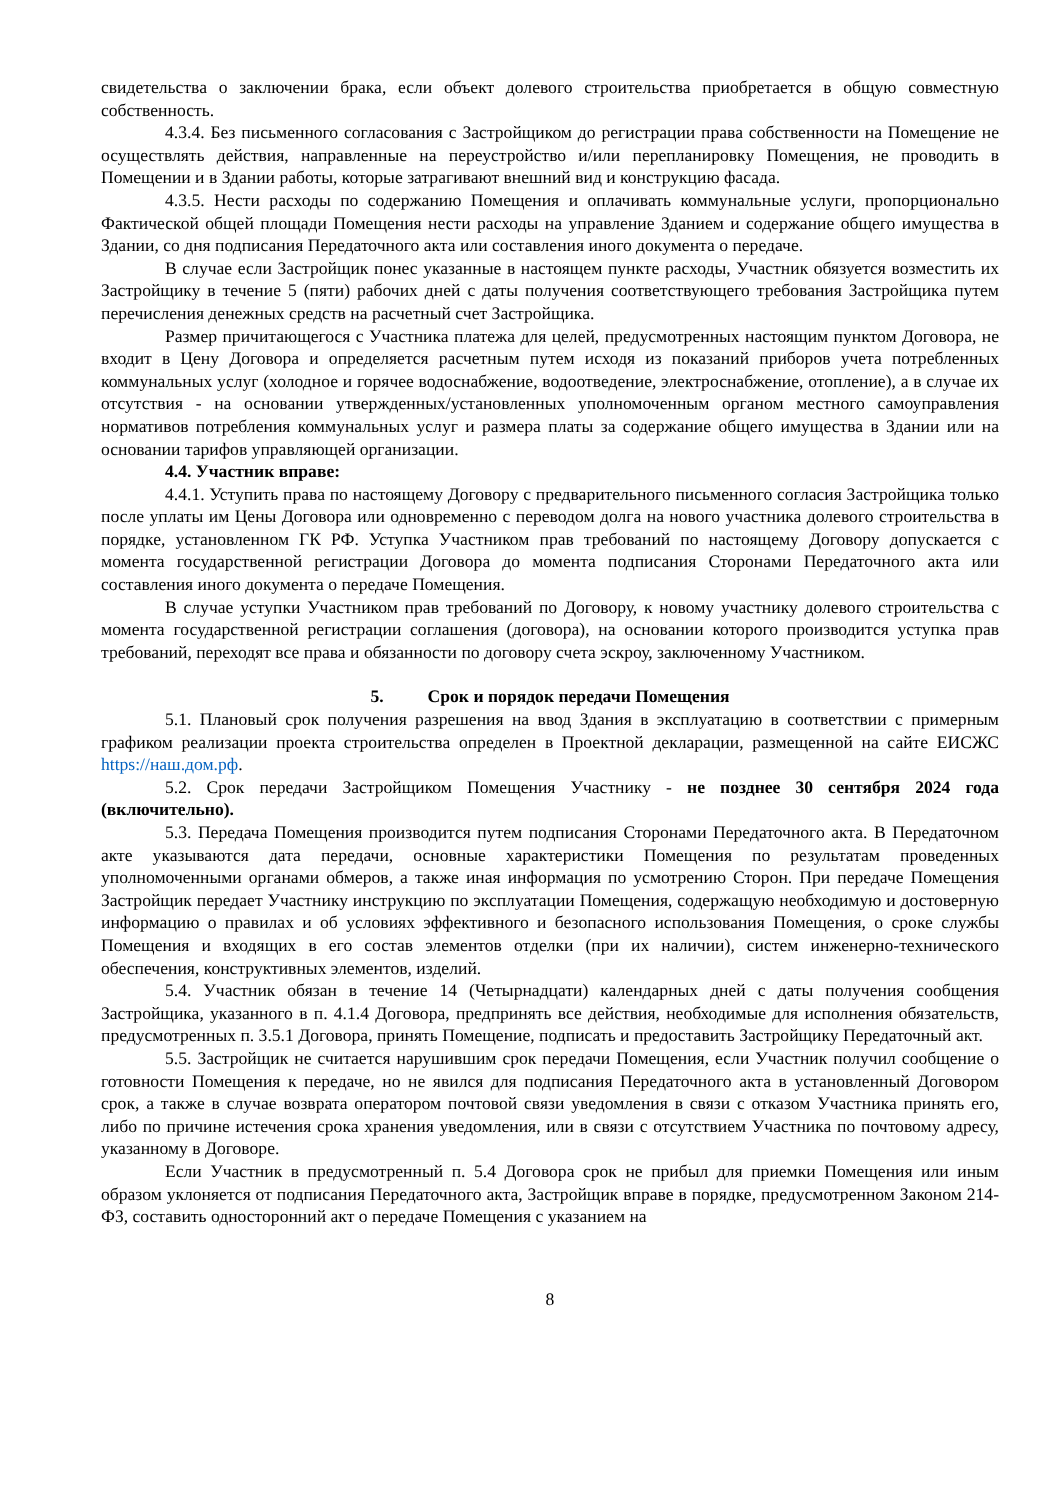свидетельства о заключении брака, если объект долевого строительства приобретается в общую совместную собственность.
4.3.4. Без письменного согласования с Застройщиком до регистрации права собственности на Помещение не осуществлять действия, направленные на переустройство и/или перепланировку Помещения, не проводить в Помещении и в Здании работы, которые затрагивают внешний вид и конструкцию фасада.
4.3.5. Нести расходы по содержанию Помещения и оплачивать коммунальные услуги, пропорционально Фактической общей площади Помещения нести расходы на управление Зданием и содержание общего имущества в Здании, со дня подписания Передаточного акта или составления иного документа о передаче.
В случае если Застройщик понес указанные в настоящем пункте расходы, Участник обязуется возместить их Застройщику в течение 5 (пяти) рабочих дней с даты получения соответствующего требования Застройщика путем перечисления денежных средств на расчетный счет Застройщика.
Размер причитающегося с Участника платежа для целей, предусмотренных настоящим пунктом Договора, не входит в Цену Договора и определяется расчетным путем исходя из показаний приборов учета потребленных коммунальных услуг (холодное и горячее водоснабжение, водоотведение, электроснабжение, отопление), а в случае их отсутствия - на основании утвержденных/установленных уполномоченным органом местного самоуправления нормативов потребления коммунальных услуг и размера платы за содержание общего имущества в Здании или на основании тарифов управляющей организации.
4.4. Участник вправе:
4.4.1. Уступить права по настоящему Договору с предварительного письменного согласия Застройщика только после уплаты им Цены Договора или одновременно с переводом долга на нового участника долевого строительства в порядке, установленном ГК РФ. Уступка Участником прав требований по настоящему Договору допускается с момента государственной регистрации Договора до момента подписания Сторонами Передаточного акта или составления иного документа о передаче Помещения.
В случае уступки Участником прав требований по Договору, к новому участнику долевого строительства с момента государственной регистрации соглашения (договора), на основании которого производится уступка прав требований, переходят все права и обязанности по договору счета эскроу, заключенному Участником.
5. Срок и порядок передачи Помещения
5.1. Плановый срок получения разрешения на ввод Здания в эксплуатацию в соответствии с примерным графиком реализации проекта строительства определен в Проектной декларации, размещенной на сайте ЕИСЖС https://наш.дом.рф.
5.2. Срок передачи Застройщиком Помещения Участнику - не позднее 30 сентября 2024 года (включительно).
5.3. Передача Помещения производится путем подписания Сторонами Передаточного акта. В Передаточном акте указываются дата передачи, основные характеристики Помещения по результатам проведенных уполномоченными органами обмеров, а также иная информация по усмотрению Сторон. При передаче Помещения Застройщик передает Участнику инструкцию по эксплуатации Помещения, содержащую необходимую и достоверную информацию о правилах и об условиях эффективного и безопасного использования Помещения, о сроке службы Помещения и входящих в его состав элементов отделки (при их наличии), систем инженерно-технического обеспечения, конструктивных элементов, изделий.
5.4. Участник обязан в течение 14 (Четырнадцати) календарных дней с даты получения сообщения Застройщика, указанного в п. 4.1.4 Договора, предпринять все действия, необходимые для исполнения обязательств, предусмотренных п. 3.5.1 Договора, принять Помещение, подписать и предоставить Застройщику Передаточный акт.
5.5. Застройщик не считается нарушившим срок передачи Помещения, если Участник получил сообщение о готовности Помещения к передаче, но не явился для подписания Передаточного акта в установленный Договором срок, а также в случае возврата оператором почтовой связи уведомления в связи с отказом Участника принять его, либо по причине истечения срока хранения уведомления, или в связи с отсутствием Участника по почтовому адресу, указанному в Договоре.
Если Участник в предусмотренный п. 5.4 Договора срок не прибыл для приемки Помещения или иным образом уклоняется от подписания Передаточного акта, Застройщик вправе в порядке, предусмотренном Законом 214-ФЗ, составить односторонний акт о передаче Помещения с указанием на
8